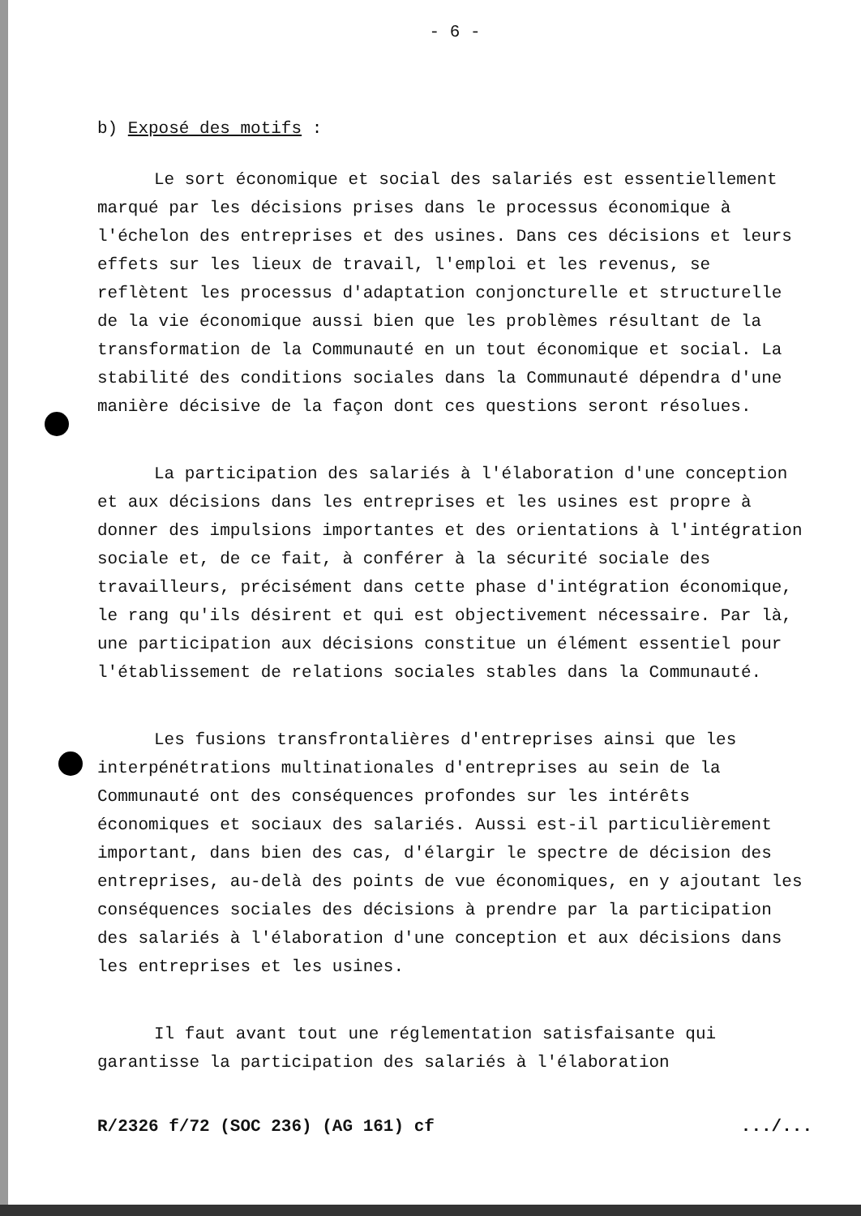- 6 -
b) Exposé des motifs :
Le sort économique et social des salariés est essentiellement marqué par les décisions prises dans le processus économique à l'échelon des entreprises et des usines. Dans ces décisions et leurs effets sur les lieux de travail, l'emploi et les revenus, se reflètent les processus d'adaptation conjoncturelle et structurelle de la vie économique aussi bien que les problèmes résultant de la transformation de la Communauté en un tout économique et social. La stabilité des conditions sociales dans la Communauté dépendra d'une manière décisive de la façon dont ces questions seront résolues.
La participation des salariés à l'élaboration d'une conception et aux décisions dans les entreprises et les usines est propre à donner des impulsions importantes et des orientations à l'intégration sociale et, de ce fait, à conférer à la sécurité sociale des travailleurs, précisément dans cette phase d'intégration économique, le rang qu'ils désirent et qui est objectivement nécessaire. Par là, une participation aux décisions constitue un élément essentiel pour l'établissement de relations sociales stables dans la Communauté.
Les fusions transfrontalières d'entreprises ainsi que les interpénétrations multinationales d'entreprises au sein de la Communauté ont des conséquences profondes sur les intérêts économiques et sociaux des salariés. Aussi est-il particulièrement important, dans bien des cas, d'élargir le spectre de décision des entreprises, au-delà des points de vue économiques, en y ajoutant les conséquences sociales des décisions à prendre par la participation des salariés à l'élaboration d'une conception et aux décisions dans les entreprises et les usines.
Il faut avant tout une réglementation satisfaisante qui garantisse la participation des salariés à l'élaboration
R/2326 f/72 (SOC 236) (AG 161) cf.../...